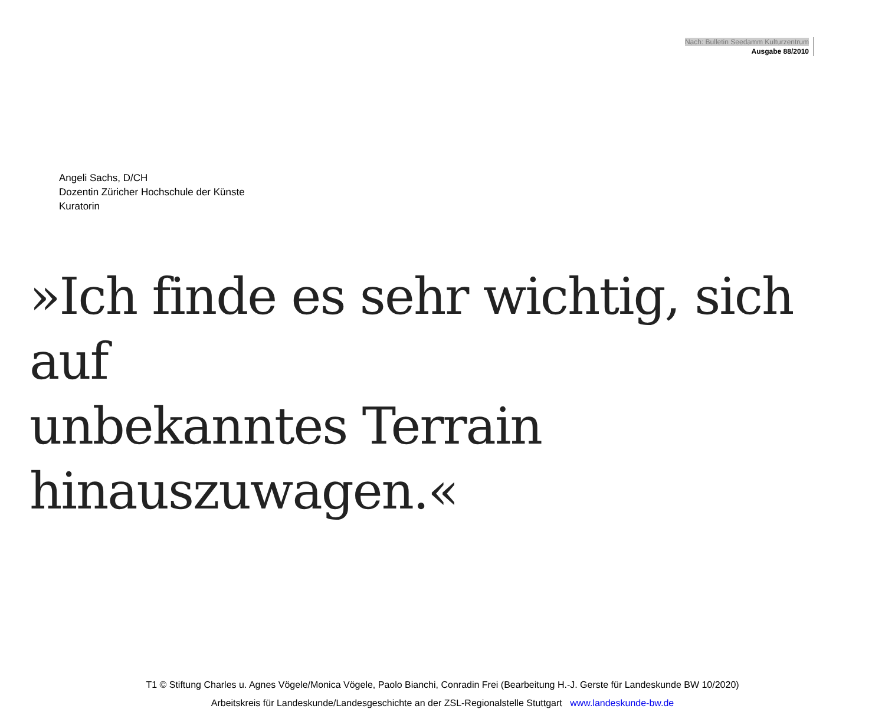Nach: Bulletin Seedamm Kulturzentrum
Ausgabe 88/2010
Angeli Sachs, D/CH
Dozentin Züricher Hochschule der Künste
Kuratorin
»Ich finde es sehr wichtig, sich auf
unbekanntes Terrain hinauszuwagen.«
T1 © Stiftung Charles u. Agnes Vögele/Monica Vögele, Paolo Bianchi, Conradin Frei (Bearbeitung H.-J. Gerste für Landeskunde BW 10/2020)
Arbeitskreis für Landeskunde/Landesgeschichte an der ZSL-Regionalstelle Stuttgart www.landeskunde-bw.de